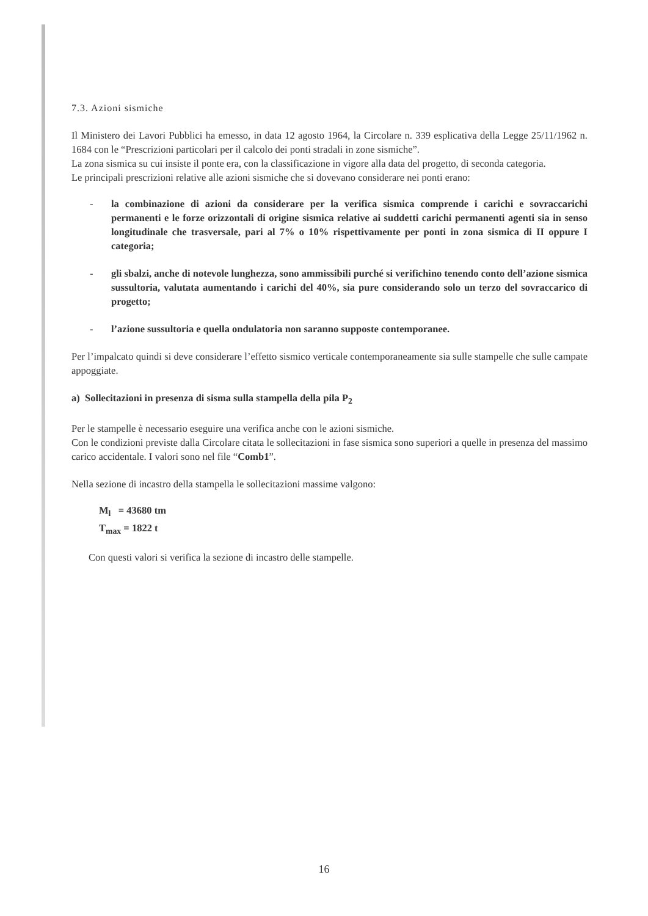7.3. Azioni sismiche
Il Ministero dei Lavori Pubblici ha emesso, in data 12 agosto 1964, la Circolare n. 339 esplicativa della Legge 25/11/1962 n. 1684 con le “Prescrizioni particolari per il calcolo dei ponti stradali in zone sismiche”.
La zona sismica su cui insiste il ponte era, con la classificazione in vigore alla data del progetto, di seconda categoria.
Le principali prescrizioni relative alle azioni sismiche che si dovevano considerare nei ponti erano:
- la combinazione di azioni da considerare per la verifica sismica comprende i carichi e sovraccarichi permanenti e le forze orizzontali di origine sismica relative ai suddetti carichi permanenti agenti sia in senso longitudinale che trasversale, pari al 7% o 10% rispettivamente per ponti in zona sismica di II oppure I categoria;
- gli sbalzi, anche di notevole lunghezza, sono ammissibili purché si verifichino tenendo conto dell’azione sismica sussultoria, valutata aumentando i carichi del 40%, sia pure considerando solo un terzo del sovraccarico di progetto;
- l’azione sussultoria e quella ondulatoria non saranno supposte contemporanee.
Per l’impalcato quindi si deve considerare l’effetto sismico verticale contemporaneamente sia sulle stampelle che sulle campate appoggiate.
a) Sollecitazioni in presenza di sisma sulla stampella della pila P<sub>2</sub>
Per le stampelle è necessario eseguire una verifica anche con le azioni sismiche.
Con le condizioni previste dalla Circolare citata le sollecitazioni in fase sismica sono superiori a quelle in presenza del massimo carico accidentale. I valori sono nel file “Comb1”.
Nella sezione di incastro della stampella le sollecitazioni massime valgono:
M<sub>l</sub> = 43680 tm
T<sub>max</sub> = 1822 t
Con questi valori si verifica la sezione di incastro delle stampelle.
16